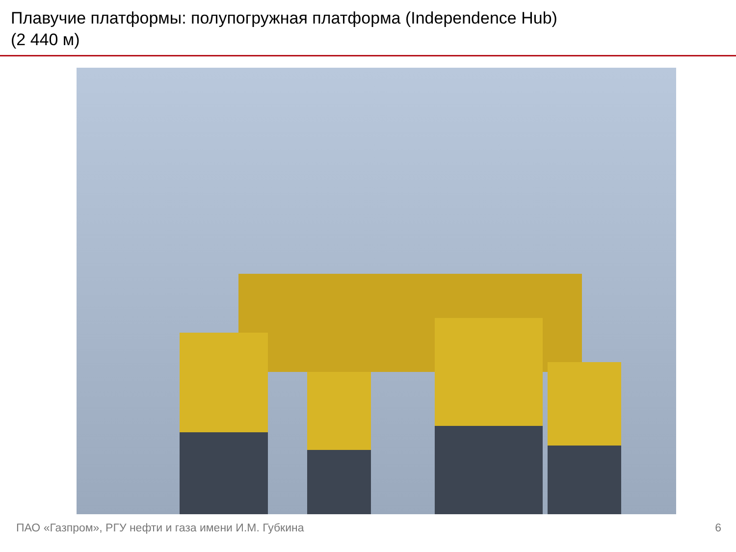Плавучие платформы: полупогружная платформа (Independence Hub)
(2 440 м)
ПАО «Газпром», РГУ нефти и газа имени И.М. Губкина 6